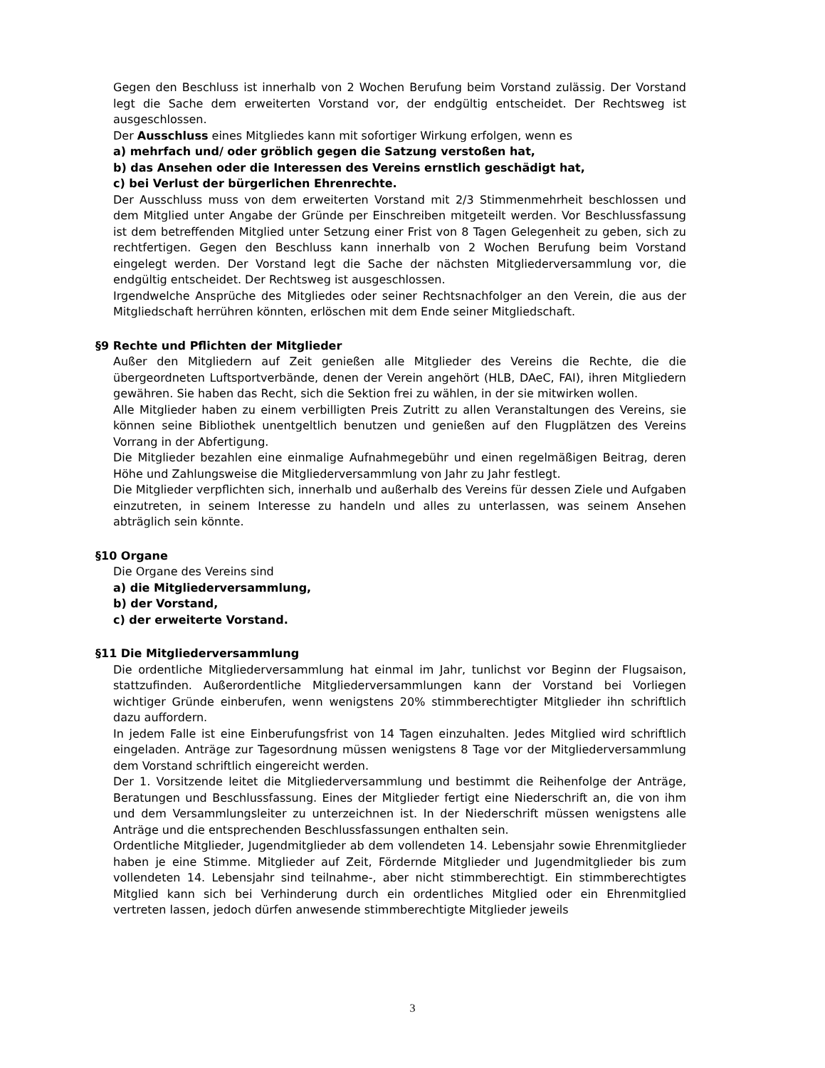Gegen den Beschluss ist innerhalb von 2 Wochen Berufung beim Vorstand zulässig. Der Vorstand legt die Sache dem erweiterten Vorstand vor, der endgültig entscheidet. Der Rechtsweg ist ausgeschlossen.
Der Ausschluss eines Mitgliedes kann mit sofortiger Wirkung erfolgen, wenn es
a) mehrfach und/ oder gröblich gegen die Satzung verstoßen hat,
b) das Ansehen oder die Interessen des Vereins ernstlich geschädigt hat,
c) bei Verlust der bürgerlichen Ehrenrechte.
Der Ausschluss muss von dem erweiterten Vorstand mit 2/3 Stimmenmehrheit beschlossen und dem Mitglied unter Angabe der Gründe per Einschreiben mitgeteilt werden. Vor Beschlussfassung ist dem betreffenden Mitglied unter Setzung einer Frist von 8 Tagen Gelegenheit zu geben, sich zu rechtfertigen. Gegen den Beschluss kann innerhalb von 2 Wochen Berufung beim Vorstand eingelegt werden. Der Vorstand legt die Sache der nächsten Mitgliederversammlung vor, die endgültig entscheidet. Der Rechtsweg ist ausgeschlossen.
Irgendwelche Ansprüche des Mitgliedes oder seiner Rechtsnachfolger an den Verein, die aus der Mitgliedschaft herrühren könnten, erlöschen mit dem Ende seiner Mitgliedschaft.
§9 Rechte und Pflichten der Mitglieder
Außer den Mitgliedern auf Zeit genießen alle Mitglieder des Vereins die Rechte, die die übergeordneten Luftsportverbände, denen der Verein angehört (HLB, DAeC, FAI), ihren Mitgliedern gewähren. Sie haben das Recht, sich die Sektion frei zu wählen, in der sie mitwirken wollen.
Alle Mitglieder haben zu einem verbilligten Preis Zutritt zu allen Veranstaltungen des Vereins, sie können seine Bibliothek unentgeltlich benutzen und genießen auf den Flugplätzen des Vereins Vorrang in der Abfertigung.
Die Mitglieder bezahlen eine einmalige Aufnahmegebühr und einen regelmäßigen Beitrag, deren Höhe und Zahlungsweise die Mitgliederversammlung von Jahr zu Jahr festlegt.
Die Mitglieder verpflichten sich, innerhalb und außerhalb des Vereins für dessen Ziele und Aufgaben einzutreten, in seinem Interesse zu handeln und alles zu unterlassen, was seinem Ansehen abträglich sein könnte.
§10 Organe
Die Organe des Vereins sind
a) die Mitgliederversammlung,
b) der Vorstand,
c) der erweiterte Vorstand.
§11 Die Mitgliederversammlung
Die ordentliche Mitgliederversammlung hat einmal im Jahr, tunlichst vor Beginn der Flugsaison, stattzufinden. Außerordentliche Mitgliederversammlungen kann der Vorstand bei Vorliegen wichtiger Gründe einberufen, wenn wenigstens 20% stimmberechtigter Mitglieder ihn schriftlich dazu auffordern.
In jedem Falle ist eine Einberufungsfrist von 14 Tagen einzuhalten. Jedes Mitglied wird schriftlich eingeladen. Anträge zur Tagesordnung müssen wenigstens 8 Tage vor der Mitgliederversammlung dem Vorstand schriftlich eingereicht werden.
Der 1. Vorsitzende leitet die Mitgliederversammlung und bestimmt die Reihenfolge der Anträge, Beratungen und Beschlussfassung. Eines der Mitglieder fertigt eine Niederschrift an, die von ihm und dem Versammlungsleiter zu unterzeichnen ist. In der Niederschrift müssen wenigstens alle Anträge und die entsprechenden Beschlussfassungen enthalten sein.
Ordentliche Mitglieder, Jugendmitglieder ab dem vollendeten 14. Lebensjahr sowie Ehrenmitglieder haben je eine Stimme. Mitglieder auf Zeit, Fördernde Mitglieder und Jugendmitglieder bis zum vollendeten 14. Lebensjahr sind teilnahme-, aber nicht stimmberechtigt. Ein stimmberechtigtes Mitglied kann sich bei Verhinderung durch ein ordentliches Mitglied oder ein Ehrenmitglied vertreten lassen, jedoch dürfen anwesende stimmberechtigte Mitglieder jeweils
3